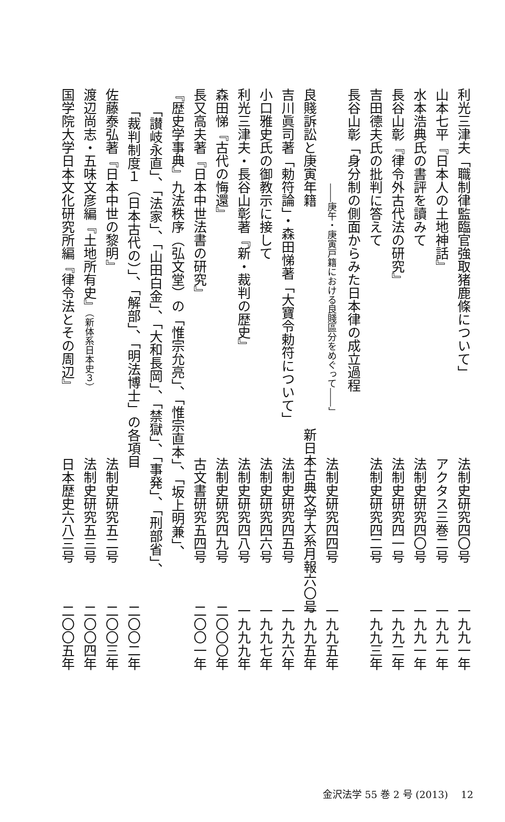利光三津夫「職制律監臨官強取猪鹿條について」 法制史研究四〇号 一九九一年
山本七平『日本人の土地神話』 アクタス三巻二号 一九九一年
水本浩典氏の書評を讀みて 法制史研究四〇号 一九九一年
長谷山彰『律令外古代法の研究』 法制史研究四一号 一九九二年
吉田德夫氏の批判に答えて 法制史研究四二号 一九九三年
長谷山彰「身分制の側面からみた日本律の成立過程
――庚午・庚寅戸籍における良賤區分をめぐって――」 法制史研究四四号 一九九五年
良賤訴訟と庚寅年籍 新日本古典文学大系月報六〇号 一九九五年
吉川眞司著「勅符論」・森田悌著「大寶令勅符について」 法制史研究四五号 一九九六年
小口雅史氏の御教示に接して 法制史研究四六号 一九九七年
利光三津夫・長谷山彰著『新・裁判の歴史』 法制史研究四八号 一九九九年
森田悌『古代の悔還』 法制史研究四九号 二〇〇〇年
長又高夫著『日本中世法書の研究』 古文書研究五四号 二〇〇一年
『歴史学事典』九法秩序（弘文堂）の「惟宗允亮」、「惟宗直本」、「坂上明兼」、
「讃岐永直」、「法家」、「山田白金」、「大和長岡」、「禁獄」、「事発」、「刑部省」、
「裁判制度１（日本古代の）」、「解部」、「明法博士」の各項目 二〇〇二年
佐藤泰弘著『日本中世の黎明』 法制史研究五二号 二〇〇三年
渡辺尚志・五味文彦編『土地所有史』（新体系日本史３） 法制史研究五三号 二〇〇四年
国学院大学日本文化研究所編『律令法とその周辺』 日本歴史六八三号 二〇〇五年
金沢法学 55 巻 2 号 (2013)　 12